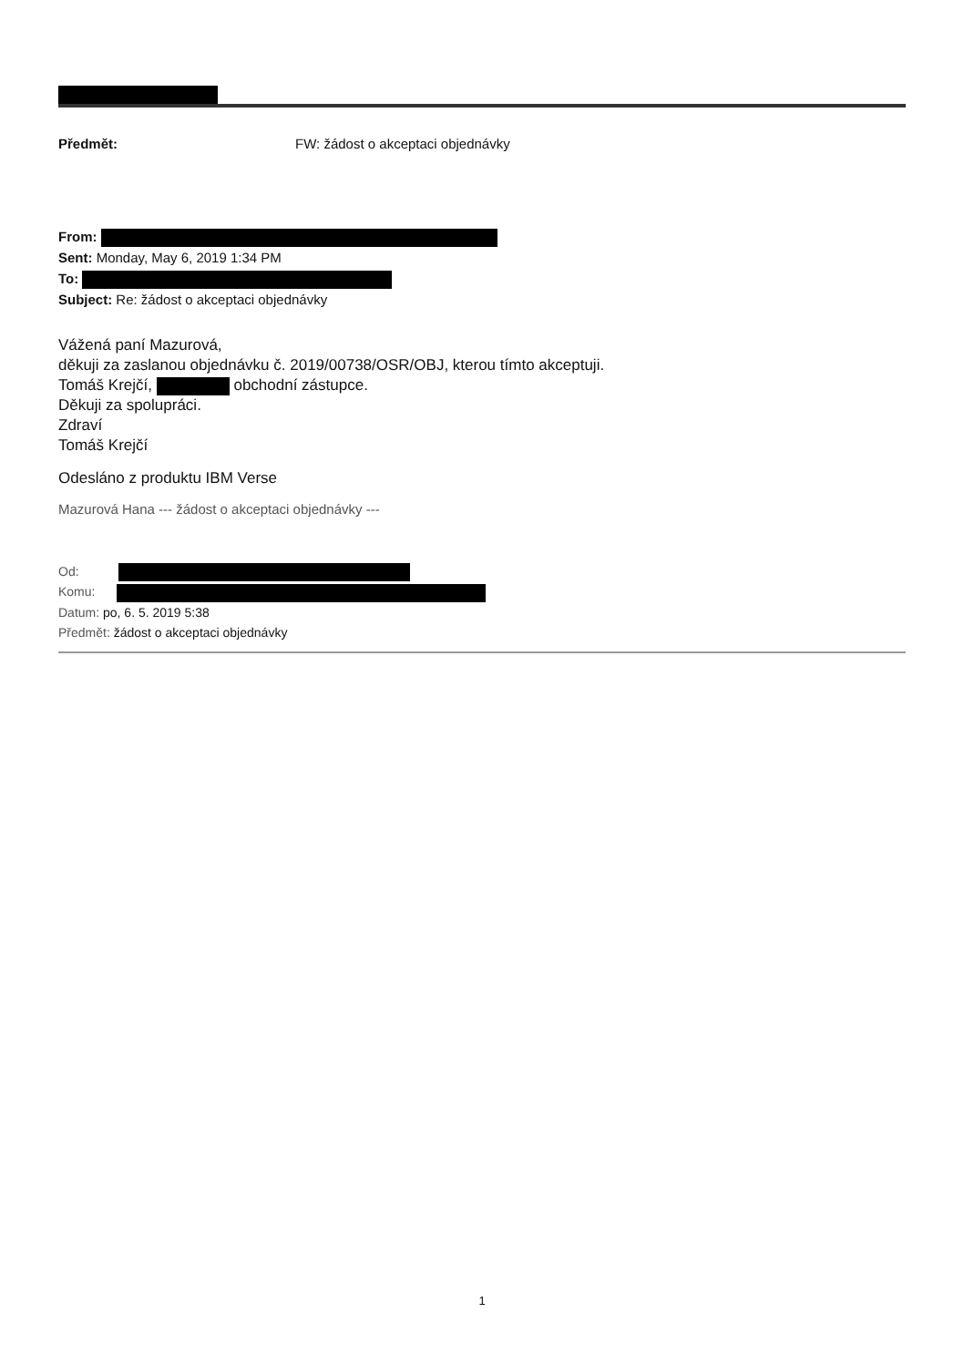Předmět: FW: žádost o akceptaci objednávky
From:
Sent: Monday, May 6, 2019 1:34 PM
To:
Subject: Re: žádost o akceptaci objednávky
Vážená paní Mazurová,
děkuji za zaslanou objednávku č. 2019/00738/OSR/OBJ, kterou tímto akceptuji.
Tomáš Krejčí, obchodní zástupce.
Děkuji za spolupráci.
Zdraví
Tomáš Krejčí
Odesláno z produktu IBM Verse
Mazurová Hana --- žádost o akceptaci objednávky ---
Od:
Komu:
Datum: po, 6. 5. 2019 5:38
Předmět: žádost o akceptaci objednávky
1